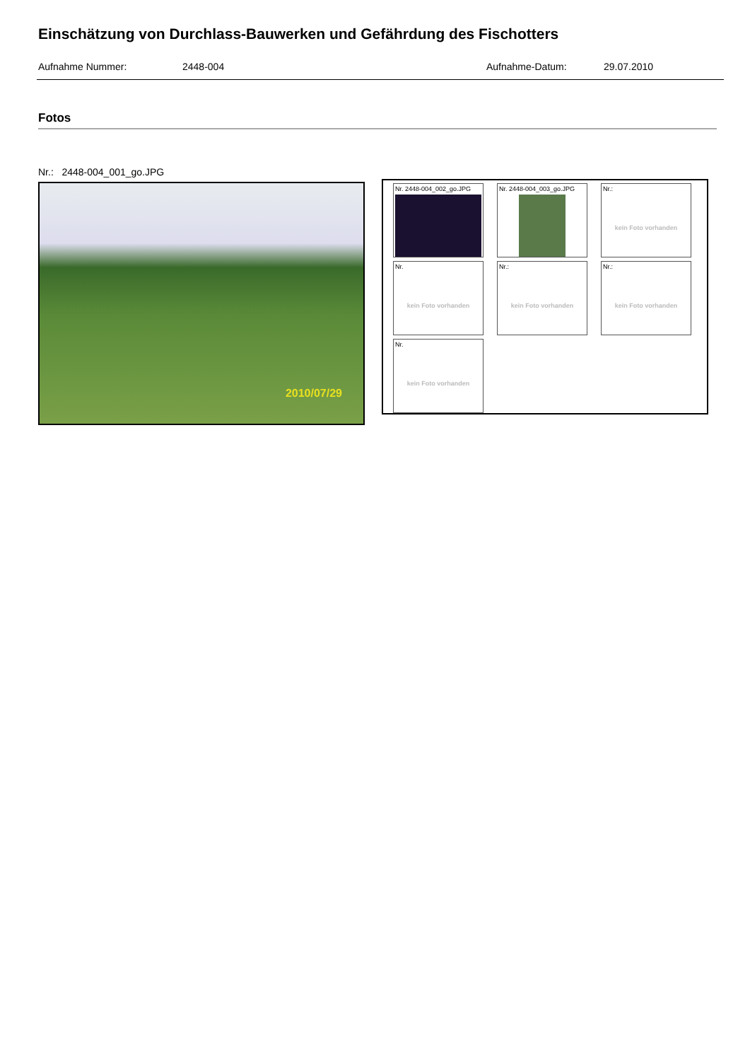Einschätzung von Durchlass-Bauwerken und Gefährdung des Fischotters
Aufnahme Nummer: 2448-004 Aufnahme-Datum: 29.07.2010
Fotos
Nr.: 2448-004_001_go.JPG
2010/07/29
Nr. 2448-004_002_go.JPG
Nr. 2448-004_003_go.JPG
Nr.:
kein Foto vorhanden
Nr.
kein Foto vorhanden
Nr.:
kein Foto vorhanden
Nr.:
kein Foto vorhanden
Nr.
kein Foto vorhanden